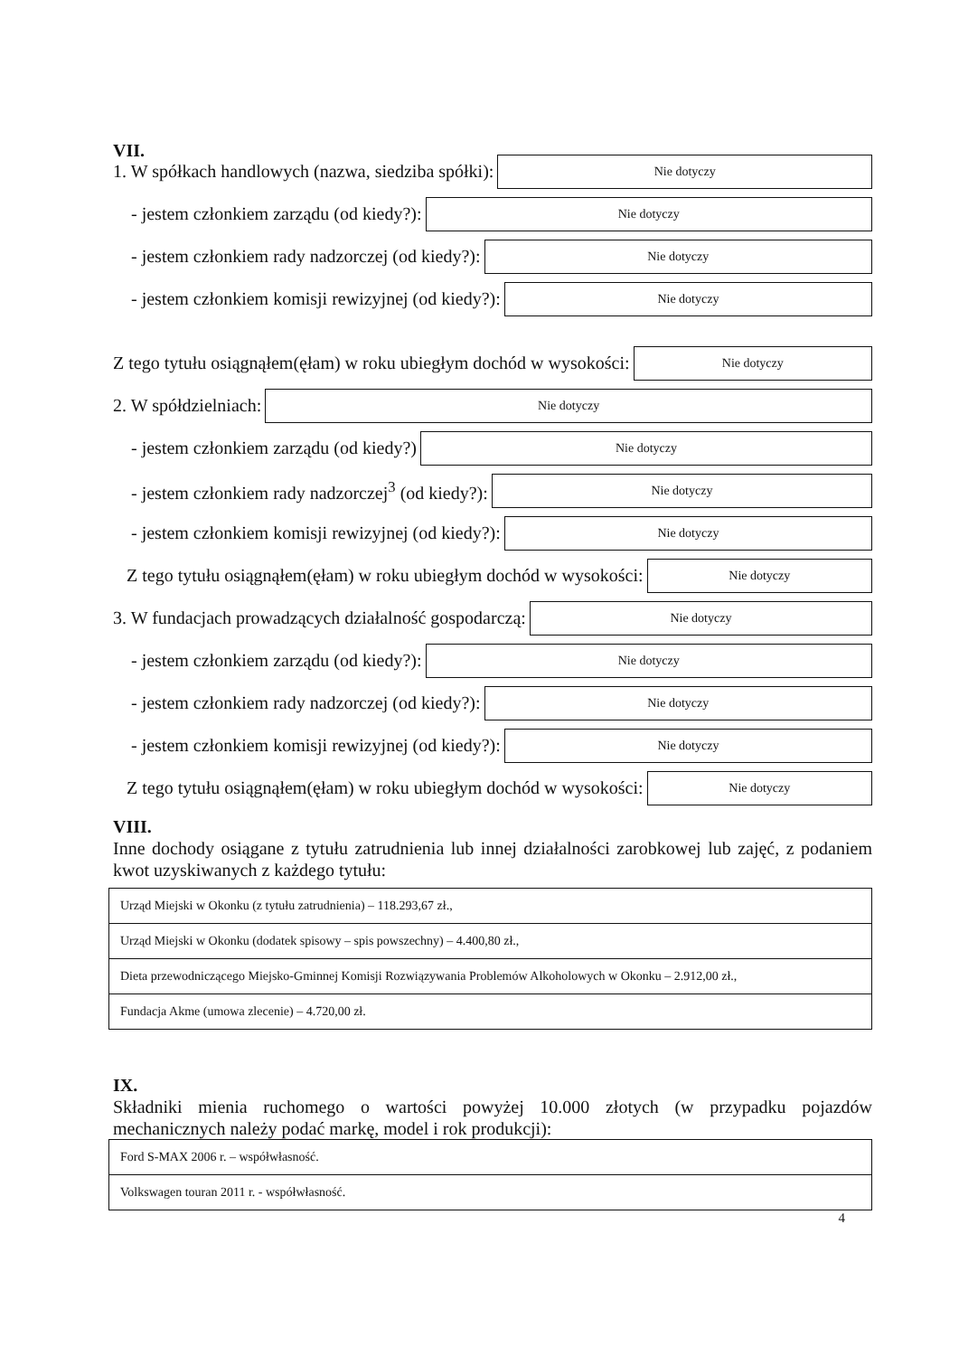VII.
1. W spółkach handlowych (nazwa, siedziba spółki):
Nie dotyczy
- jestem członkiem zarządu (od kiedy?):
Nie dotyczy
- jestem członkiem rady nadzorczej (od kiedy?):
Nie dotyczy
- jestem członkiem komisji rewizyjnej (od kiedy?):
Nie dotyczy
Z tego tytułu osiągnąłem(ęłam) w roku ubiegłym dochód w wysokości:
Nie dotyczy
2. W spółdzielniach:
Nie dotyczy
- jestem członkiem zarządu (od kiedy?)
Nie dotyczy
- jestem członkiem rady nadzorczej<sup>3</sup> (od kiedy?):
Nie dotyczy
- jestem członkiem komisji rewizyjnej (od kiedy?):
Nie dotyczy
Z tego tytułu osiągnąłem(ęłam) w roku ubiegłym dochód w wysokości:
Nie dotyczy
3. W fundacjach prowadzących działalność gospodarczą:
Nie dotyczy
- jestem członkiem zarządu (od kiedy?):
Nie dotyczy
- jestem członkiem rady nadzorczej (od kiedy?):
Nie dotyczy
- jestem członkiem komisji rewizyjnej (od kiedy?):
Nie dotyczy
Z tego tytułu osiągnąłem(ęłam) w roku ubiegłym dochód w wysokości:
Nie dotyczy
VIII.
Inne dochody osiągane z tytułu zatrudnienia lub innej działalności zarobkowej lub zajęć, z podaniem kwot uzyskiwanych z każdego tytułu:
| Urząd Miejski w Okonku (z tytułu zatrudnienia) – 118.293,67 zł., |
| Urząd Miejski w Okonku (dodatek spisowy – spis powszechny) – 4.400,80 zł., |
| Dieta przewodniczącego Miejsko-Gminnej Komisji Rozwiązywania Problemów Alkoholowych w Okonku – 2.912,00 zł., |
| Fundacja Akme (umowa zlecenie) – 4.720,00 zł. |
IX.
Składniki mienia ruchomego o wartości powyżej 10.000 złotych (w przypadku pojazdów mechanicznych należy podać markę, model i rok produkcji):
| Ford S-MAX 2006 r. – współwłasność. |
| Volkswagen touran 2011 r. - współwłasność. |
4